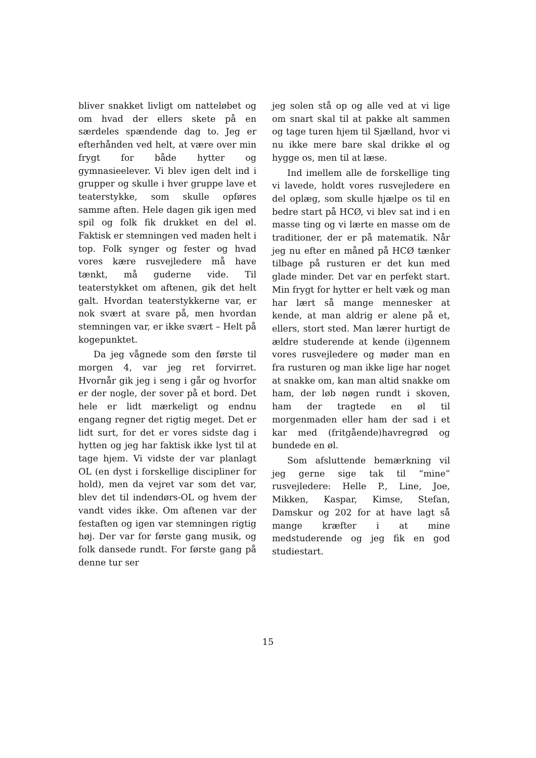bliver snakket livligt om natteløbet og om hvad der ellers skete på en særdeles spændende dag to. Jeg er efterhånden ved helt, at være over min frygt for både hytter og gymnasieelever. Vi blev igen delt ind i grupper og skulle i hver gruppe lave et teaterstykke, som skulle opføres samme aften. Hele dagen gik igen med spil og folk fik drukket en del øl. Faktisk er stemningen ved maden helt i top. Folk synger og fester og hvad vores kære rusvejledere må have tænkt, må guderne vide. Til teaterstykket om aftenen, gik det helt galt. Hvordan teaterstykkerne var, er nok svært at svare på, men hvordan stemningen var, er ikke svært – Helt på kogepunktet.
Da jeg vågnede som den første til morgen 4, var jeg ret forvirret. Hvornår gik jeg i seng i går og hvorfor er der nogle, der sover på et bord. Det hele er lidt mærkeligt og endnu engang regner det rigtig meget. Det er lidt surt, for det er vores sidste dag i hytten og jeg har faktisk ikke lyst til at tage hjem. Vi vidste der var planlagt OL (en dyst i forskellige discipliner for hold), men da vejret var som det var, blev det til indendørs-OL og hvem der vandt vides ikke. Om aftenen var der festaften og igen var stemningen rigtig høj. Der var for første gang musik, og folk dansede rundt. For første gang på denne tur ser
jeg solen stå op og alle ved at vi lige om snart skal til at pakke alt sammen og tage turen hjem til Sjælland, hvor vi nu ikke mere bare skal drikke øl og hygge os, men til at læse.
Ind imellem alle de forskellige ting vi lavede, holdt vores rusvejledere en del oplæg, som skulle hjælpe os til en bedre start på HCØ, vi blev sat ind i en masse ting og vi lærte en masse om de traditioner, der er på matematik. Når jeg nu efter en måned på HCØ tænker tilbage på rusturen er det kun med glade minder. Det var en perfekt start. Min frygt for hytter er helt væk og man har lært så mange mennesker at kende, at man aldrig er alene på et, ellers, stort sted. Man lærer hurtigt de ældre studerende at kende (i)gennem vores rusvejledere og møder man en fra rusturen og man ikke lige har noget at snakke om, kan man altid snakke om ham, der løb nøgen rundt i skoven, ham der tragtede en øl til morgenmaden eller ham der sad i et kar med (fritgående)havregrød og bundede en øl.
Som afsluttende bemærkning vil jeg gerne sige tak til “mine” rusvejledere: Helle P., Line, Joe, Mikken, Kaspar, Kimse, Stefan, Damskur og 202 for at have lagt så mange kræfter i at mine medstuderende og jeg fik en god studiestart.
15